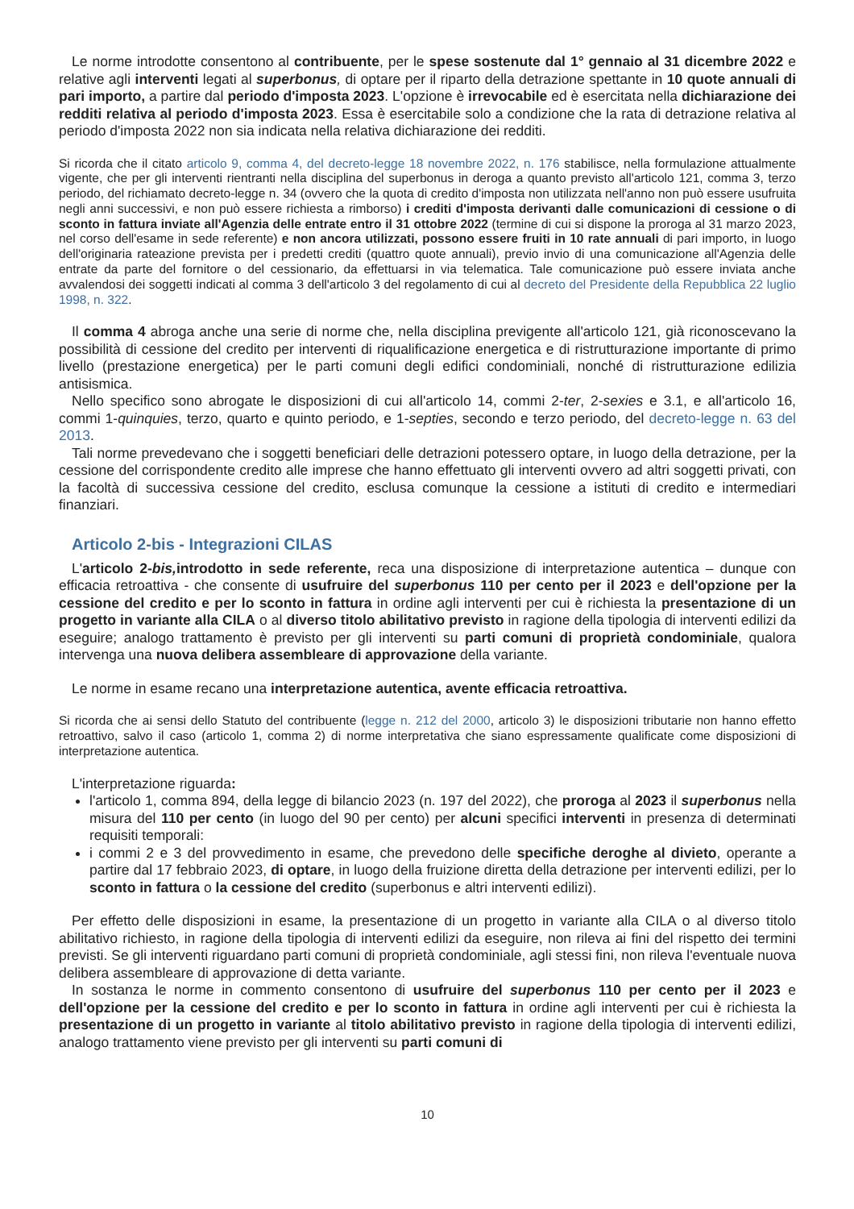Le norme introdotte consentono al contribuente, per le spese sostenute dal 1° gennaio al 31 dicembre 2022 e relative agli interventi legati al superbonus, di optare per il riparto della detrazione spettante in 10 quote annuali di pari importo, a partire dal periodo d'imposta 2023. L'opzione è irrevocabile ed è esercitata nella dichiarazione dei redditi relativa al periodo d'imposta 2023. Essa è esercitabile solo a condizione che la rata di detrazione relativa al periodo d'imposta 2022 non sia indicata nella relativa dichiarazione dei redditi.
Si ricorda che il citato articolo 9, comma 4, del decreto-legge 18 novembre 2022, n. 176 stabilisce, nella formulazione attualmente vigente, che per gli interventi rientranti nella disciplina del superbonus in deroga a quanto previsto all'articolo 121, comma 3, terzo periodo, del richiamato decreto-legge n. 34 (ovvero che la quota di credito d'imposta non utilizzata nell'anno non può essere usufruita negli anni successivi, e non può essere richiesta a rimborso) i crediti d'imposta derivanti dalle comunicazioni di cessione o di sconto in fattura inviate all'Agenzia delle entrate entro il 31 ottobre 2022 (termine di cui si dispone la proroga al 31 marzo 2023, nel corso dell'esame in sede referente) e non ancora utilizzati, possono essere fruiti in 10 rate annuali di pari importo, in luogo dell'originaria rateazione prevista per i predetti crediti (quattro quote annuali), previo invio di una comunicazione all'Agenzia delle entrate da parte del fornitore o del cessionario, da effettuarsi in via telematica. Tale comunicazione può essere inviata anche avvalendosi dei soggetti indicati al comma 3 dell'articolo 3 del regolamento di cui al decreto del Presidente della Repubblica 22 luglio 1998, n. 322.
Il comma 4 abroga anche una serie di norme che, nella disciplina previgente all'articolo 121, già riconoscevano la possibilità di cessione del credito per interventi di riqualificazione energetica e di ristrutturazione importante di primo livello (prestazione energetica) per le parti comuni degli edifici condominiali, nonché di ristrutturazione edilizia antisismica.
Nello specifico sono abrogate le disposizioni di cui all'articolo 14, commi 2-ter, 2-sexies e 3.1, e all'articolo 16, commi 1-quinquies, terzo, quarto e quinto periodo, e 1-septies, secondo e terzo periodo, del decreto-legge n. 63 del 2013.
Tali norme prevedevano che i soggetti beneficiari delle detrazioni potessero optare, in luogo della detrazione, per la cessione del corrispondente credito alle imprese che hanno effettuato gli interventi ovvero ad altri soggetti privati, con la facoltà di successiva cessione del credito, esclusa comunque la cessione a istituti di credito e intermediari finanziari.
Articolo 2-bis - Integrazioni CILAS
L'articolo 2-bis, introdotto in sede referente, reca una disposizione di interpretazione autentica – dunque con efficacia retroattiva - che consente di usufruire del superbonus 110 per cento per il 2023 e dell'opzione per la cessione del credito e per lo sconto in fattura in ordine agli interventi per cui è richiesta la presentazione di un progetto in variante alla CILA o al diverso titolo abilitativo previsto in ragione della tipologia di interventi edilizi da eseguire; analogo trattamento è previsto per gli interventi su parti comuni di proprietà condominiale, qualora intervenga una nuova delibera assembleare di approvazione della variante.
Le norme in esame recano una interpretazione autentica, avente efficacia retroattiva.
Si ricorda che ai sensi dello Statuto del contribuente (legge n. 212 del 2000, articolo 3) le disposizioni tributarie non hanno effetto retroattivo, salvo il caso (articolo 1, comma 2) di norme interpretativa che siano espressamente qualificate come disposizioni di interpretazione autentica.
L'interpretazione riguarda:
l'articolo 1, comma 894, della legge di bilancio 2023 (n. 197 del 2022), che proroga al 2023 il superbonus nella misura del 110 per cento (in luogo del 90 per cento) per alcuni specifici interventi in presenza di determinati requisiti temporali:
i commi 2 e 3 del provvedimento in esame, che prevedono delle specifiche deroghe al divieto, operante a partire dal 17 febbraio 2023, di optare, in luogo della fruizione diretta della detrazione per interventi edilizi, per lo sconto in fattura o la cessione del credito (superbonus e altri interventi edilizi).
Per effetto delle disposizioni in esame, la presentazione di un progetto in variante alla CILA o al diverso titolo abilitativo richiesto, in ragione della tipologia di interventi edilizi da eseguire, non rileva ai fini del rispetto dei termini previsti. Se gli interventi riguardano parti comuni di proprietà condominiale, agli stessi fini, non rileva l'eventuale nuova delibera assembleare di approvazione di detta variante.
In sostanza le norme in commento consentono di usufruire del superbonus 110 per cento per il 2023 e dell'opzione per la cessione del credito e per lo sconto in fattura in ordine agli interventi per cui è richiesta la presentazione di un progetto in variante al titolo abilitativo previsto in ragione della tipologia di interventi edilizi, analogo trattamento viene previsto per gli interventi su parti comuni di
10